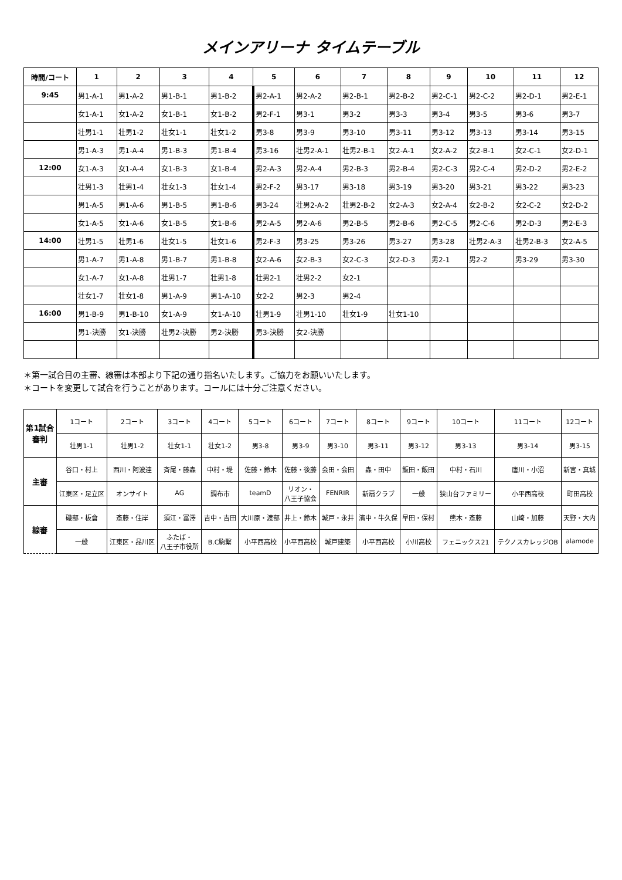メインアリーナ タイムテーブル
| 時間/コート | 1 | 2 | 3 | 4 | 5 | 6 | 7 | 8 | 9 | 10 | 11 | 12 |
| --- | --- | --- | --- | --- | --- | --- | --- | --- | --- | --- | --- | --- |
| 9:45 | 男1-A-1 | 男1-A-2 | 男1-B-1 | 男1-B-2 | 男2-A-1 | 男2-A-2 | 男2-B-1 | 男2-B-2 | 男2-C-1 | 男2-C-2 | 男2-D-1 | 男2-E-1 |
| | 女1-A-1 | 女1-A-2 | 女1-B-1 | 女1-B-2 | 男2-F-1 | 男3-1 | 男3-2 | 男3-3 | 男3-4 | 男3-5 | 男3-6 | 男3-7 |
| | 壮男1-1 | 壮男1-2 | 壮女1-1 | 壮女1-2 | 男3-8 | 男3-9 | 男3-10 | 男3-11 | 男3-12 | 男3-13 | 男3-14 | 男3-15 |
| | 男1-A-3 | 男1-A-4 | 男1-B-3 | 男1-B-4 | 男3-16 | 壮男2-A-1 | 壮男2-B-1 | 女2-A-1 | 女2-A-2 | 女2-B-1 | 女2-C-1 | 女2-D-1 |
| 12:00 | 女1-A-3 | 女1-A-4 | 女1-B-3 | 女1-B-4 | 男2-A-3 | 男2-A-4 | 男2-B-3 | 男2-B-4 | 男2-C-3 | 男2-C-4 | 男2-D-2 | 男2-E-2 |
| | 壮男1-3 | 壮男1-4 | 壮女1-3 | 壮女1-4 | 男2-F-2 | 男3-17 | 男3-18 | 男3-19 | 男3-20 | 男3-21 | 男3-22 | 男3-23 |
| | 男1-A-5 | 男1-A-6 | 男1-B-5 | 男1-B-6 | 男3-24 | 壮男2-A-2 | 壮男2-B-2 | 女2-A-3 | 女2-A-4 | 女2-B-2 | 女2-C-2 | 女2-D-2 |
| | 女1-A-5 | 女1-A-6 | 女1-B-5 | 女1-B-6 | 男2-A-5 | 男2-A-6 | 男2-B-5 | 男2-B-6 | 男2-C-5 | 男2-C-6 | 男2-D-3 | 男2-E-3 |
| 14:00 | 壮男1-5 | 壮男1-6 | 壮女1-5 | 壮女1-6 | 男2-F-3 | 男3-25 | 男3-26 | 男3-27 | 男3-28 | 壮男2-A-3 | 壮男2-B-3 | 女2-A-5 |
| | 男1-A-7 | 男1-A-8 | 男1-B-7 | 男1-B-8 | 女2-A-6 | 女2-B-3 | 女2-C-3 | 女2-D-3 | 男2-1 | 男2-2 | 男3-29 | 男3-30 |
| | 女1-A-7 | 女1-A-8 | 壮男1-7 | 壮男1-8 | 壮男2-1 | 壮男2-2 | 女2-1 | | | | | |
| | 壮女1-7 | 壮女1-8 | 男1-A-9 | 男1-A-10 | 女2-2 | 男2-3 | 男2-4 | | | | | |
| 16:00 | 男1-B-9 | 男1-B-10 | 女1-A-9 | 女1-A-10 | 壮男1-9 | 壮男1-10 | 壮女1-9 | 壮女1-10 | | | | |
| | 男1-決勝 | 女1-決勝 | 壮男2-決勝 | 男2-決勝 | 男3-決勝 | 女2-決勝 | | | | | | |
＊第一試合目の主審、線審は本部より下記の通り指名いたします。ご協力をお願いいたします。
＊コートを変更して試合を行うことがあります。コールには十分ご注意ください。
| 第1試合 審判 | 1コート | 2コート | 3コート | 4コート | 5コート | 6コート | 7コート | 8コート | 9コート | 10コート | 11コート | 12コート |
| | 壮男1-1 | 壮男1-2 | 壮女1-1 | 壮女1-2 | 男3-8 | 男3-9 | 男3-10 | 男3-11 | 男3-12 | 男3-13 | 男3-14 | 男3-15 |
| 主審 | 谷口・村上 | 西川・阿波連 | 斉尾・藤森 | 中村・堤 | 佐藤・鈴木 | 佐藤・後藤 | 会田・会田 | 森・田中 | 飯田・飯田 | 中村・石川 | 唐川・小沼 | 新宮・真城 |
| | 江東区・足立区 | オンサイト | AG | 調布市 | teamD | リオン・ 八王子協会 | FENRIR | 新扇クラブ | 一般 | 狭山台ファミリー | 小平西高校 | 町田高校 |
| 線審 | 磯部・板倉 | 斎藤・住岸 | 須江・冨澤 | 吉中・吉田 | 大川原・渡部 | 井上・鈴木 | 城戸・永井 | 濱中・牛久保 | 早田・保村 | 熊木・斎藤 | 山崎・加藤 | 天野・大内 |
| | 一般 | 江東区・品川区 | ふたば・ 八王子市役所 | B.C駒繋 | 小平西高校 | 小平西高校 | 城戸建築 | 小平西高校 | 小川高校 | フェニックス21 | テクノスカレッジOB | alamode |